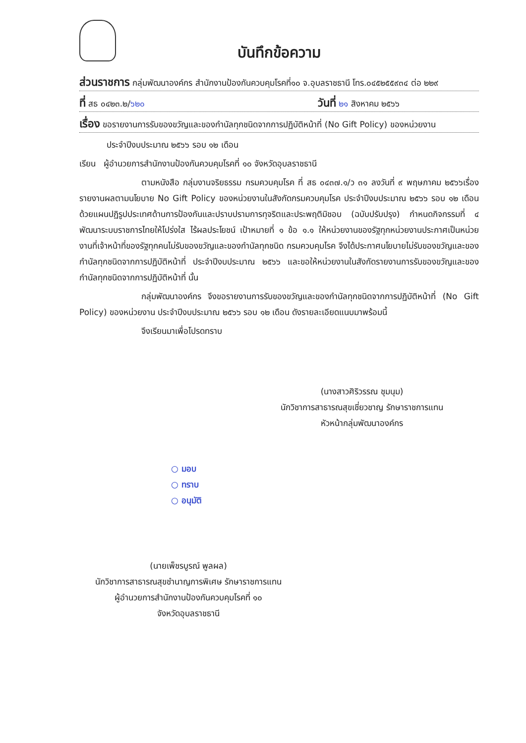บันทึกข้อความ
ส่วนราชการ กลุ่มพัฒนาองค์กร สำนักงานป้องกันควบคุมโรคที่๑๐ จ.อุบลราชธานี โทร.๐๔๕๒๕๕๙๓๔ ต่อ ๒๒๙
ที่ สธ ๐๔๒๓.๒/๖๒๐ วันที่ ๒๑ สิงหาคม ๒๕๖๖
เรื่อง ขอรายงานการรับของขวัญและของกำนัลทุกชนิดจากการปฏิบัติหน้าที่ (No Gift Policy) ของหน่วยงาน
ประจำปีงบประมาณ ๒๕๖๖ รอบ ๑๒ เดือน
เรียน ผู้อำนวยการสำนักงานป้องกันควบคุมโรคที่ ๑๐ จังหวัดอุบลราชธานี
ตามหนังสือ กลุ่มงานจริยธรรม กรมควบคุมโรค ที่ สธ ๐๔๓๗.๑/ว ๓๑ ลงวันที่ ๙ พฤษภาคม ๒๕๖๖เรื่อง รายงานผลตามนโยบาย No Gift Policy ของหน่วยงานในสังกัดกรมควบคุมโรค ประจำปีงบประมาณ ๒๕๖๖ รอบ ๑๒ เดือน ด้วยแผนปฏิรูปประเทศด้านการป้องกันและปราบปรามการทุจริตและประพฤติมิชอบ (ฉบับปรับปรุง) กำหนดกิจกรรมที่ ๔ พัฒนาระบบราชการไทยให้โปร่งใส ไร้ผลประโยชน์ เป้าหมายที่ ๑ ข้อ ๑.๑ ให้หน่วยงานของรัฐทุกหน่วยงานประกาศเป็นหน่วยงานที่เจ้าหน้าที่ของรัฐทุกคนไม่รับของขวัญและของกำนัลทุกชนิด กรมควบคุมโรค จึงได้ประกาศนโยบายไม่รับของขวัญและของกำนัลทุกชนิดจากการปฏิบัติหน้าที่ ประจำปีงบประมาณ ๒๕๖๖ และขอให้หน่วยงานในสังกัดรายงานการรับของขวัญและของกำนัลทุกชนิดจากการปฏิบัติหน้าที่ นั้น
กลุ่มพัฒนาองค์กร จึงขอรายงานการรับของขวัญและของกำนัลทุกชนิดจากการปฏิบัติหน้าที่ (No Gift Policy) ของหน่วยงาน ประจำปีงบประมาณ ๒๕๖๖ รอบ ๑๒ เดือน ดังรายละเอียดแนบมาพร้อมนี้
จึงเรียนมาเพื่อโปรดทราบ
(นางสาวศิริวรรณ ชุมนุม)
นักวิชาการสาธารณสุขเชี่ยวชาญ รักษาราชการแทน
หัวหน้ากลุ่มพัฒนาองค์กร
○ มอบ
○ ทราบ
○ อนุมัติ
(นายเพ็ชรบูรณ์ พูลผล)
นักวิชาการสาธารณสุขชำนาญการพิเศษ รักษาราชการแทน
ผู้อำนวยการสำนักงานป้องกันควบคุมโรคที่ ๑๐
จังหวัดอุบลราชธานี